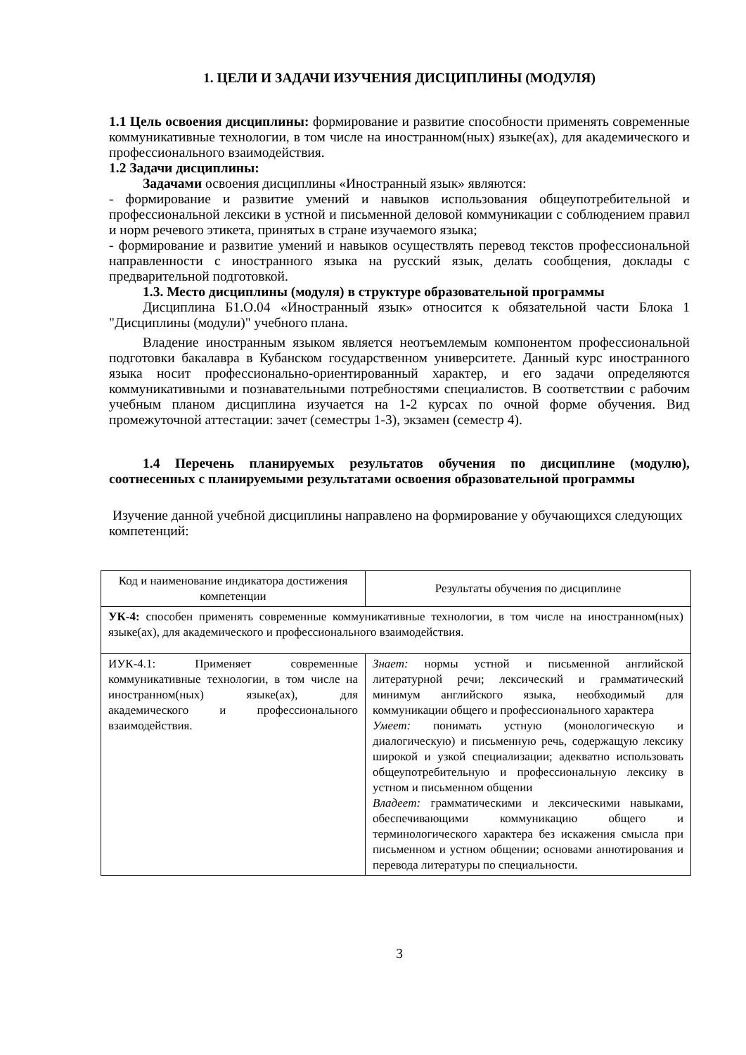1. ЦЕЛИ И ЗАДАЧИ ИЗУЧЕНИЯ ДИСЦИПЛИНЫ (МОДУЛЯ)
1.1 Цель освоения дисциплины: формирование и развитие способности применять современные коммуникативные технологии, в том числе на иностранном(ных) языке(ах), для академического и профессионального взаимодействия.
1.2 Задачи дисциплины:
Задачами освоения дисциплины «Иностранный язык» являются:
- формирование и развитие умений и навыков использования общеупотребительной и профессиональной лексики в устной и письменной деловой коммуникации с соблюдением правил и норм речевого этикета, принятых в стране изучаемого языка;
- формирование и развитие умений и навыков осуществлять перевод текстов профессиональной направленности с иностранного языка на русский язык, делать сообщения, доклады с предварительной подготовкой.
1.3. Место дисциплины (модуля) в структуре образовательной программы
Дисциплина Б1.О.04 «Иностранный язык» относится к обязательной части Блока 1 "Дисциплины (модули)" учебного плана.
Владение иностранным языком является неотъемлемым компонентом профессиональной подготовки бакалавра в Кубанском государственном университете. Данный курс иностранного языка носит профессионально-ориентированный характер, и его задачи определяются коммуникативными и познавательными потребностями специалистов. В соответствии с рабочим учебным планом дисциплина изучается на 1-2 курсах по очной форме обучения. Вид промежуточной аттестации: зачет (семестры 1-3), экзамен (семестр 4).
1.4 Перечень планируемых результатов обучения по дисциплине (модулю), соотнесенных с планируемыми результатами освоения образовательной программы
Изучение данной учебной дисциплины направлено на формирование у обучающихся следующих компетенций:
| Код и наименование индикатора достижения компетенции | Результаты обучения по дисциплине |
| --- | --- |
| УК-4: способен применять современные коммуникативные технологии, в том числе на иностранном(ных) языке(ах), для академического и профессионального взаимодействия. | |
| ИУК-4.1: Применяет современные коммуникативные технологии, в том числе на иностранном(ных) языке(ах), для академического и профессионального взаимодействия. | Знает: нормы устной и письменной английской литературной речи; лексический и грамматический минимум английского языка, необходимый для коммуникации общего и профессионального характера Умеет: понимать устную (монологическую и диалогическую) и письменную речь, содержащую лексику широкой и узкой специализации; адекватно использовать общеупотребительную и профессиональную лексику в устном и письменном общении Владеет: грамматическими и лексическими навыками, обеспечивающими коммуникацию общего и терминологического характера без искажения смысла при письменном и устном общении; основами аннотирования и перевода литературы по специальности. |
3